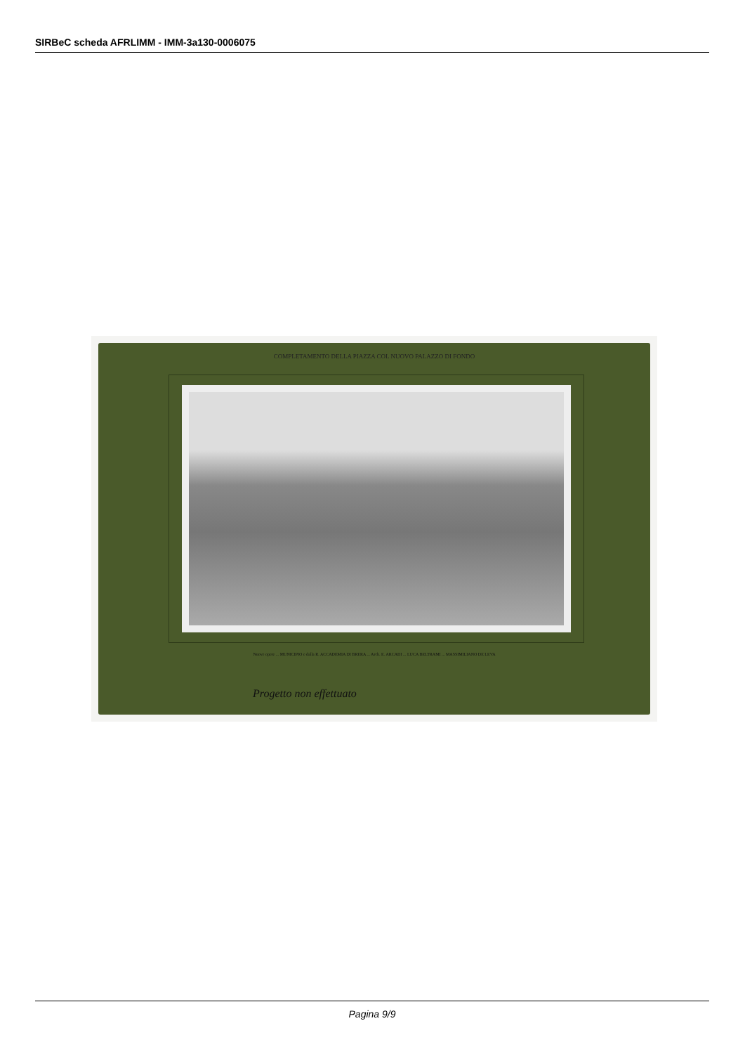SIRBeC scheda AFRLIMM - IMM-3a130-0006075
COMPLETAMENTO DELLA PIAZZA COL NUOVO PALAZZO DI FONDO
Nuove opere ... MUNICIPIO e dalla R. ACCADEMIA DI BRERA ... Arch. E. ARCADI ... LUCA BELTRAMI ... MASSIMILIANO DE LEVA
Progetto non effettuato
Pagina 9/9